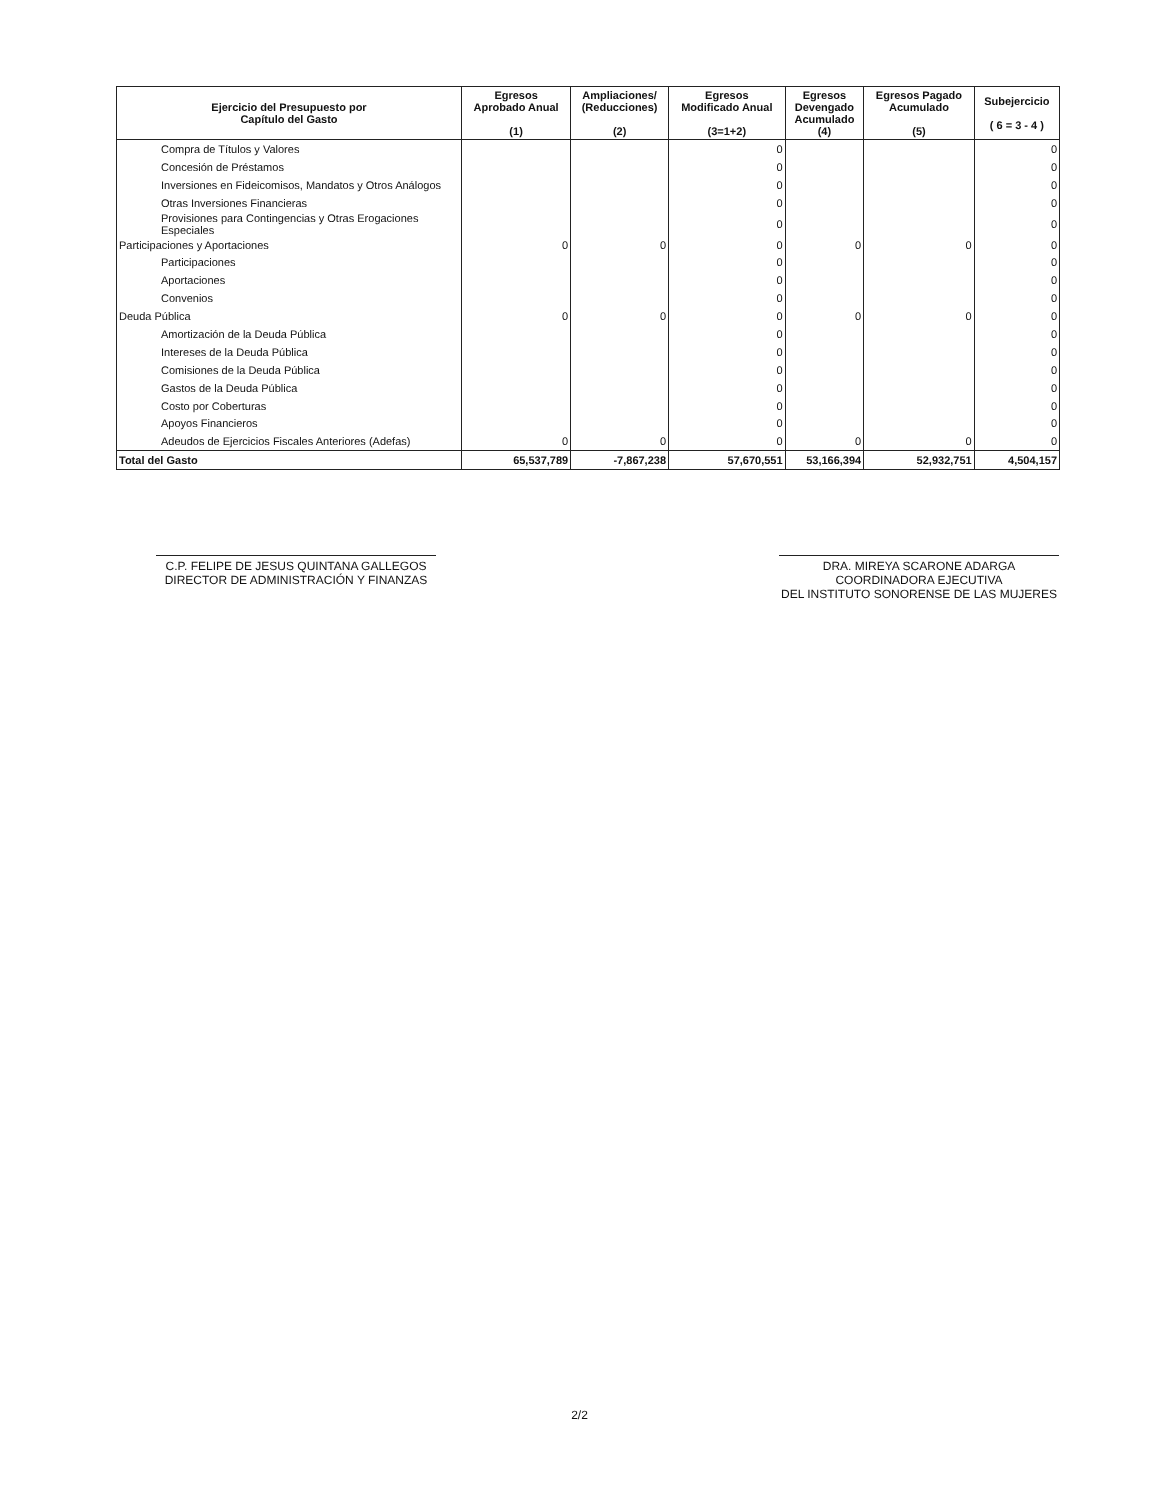| Ejercicio del Presupuesto por Capítulo del Gasto | Egresos Aprobado Anual (1) | Ampliaciones/ (Reducciones) (2) | Egresos Modificado Anual (3=1+2) | Egresos Devengado Acumulado (4) | Egresos Pagado Acumulado (5) | Subejercicio ( 6 = 3 - 4 ) |
| --- | --- | --- | --- | --- | --- | --- |
| Compra de Títulos y Valores | | | 0 | | | 0 |
| Concesión de Préstamos | | | 0 | | | 0 |
| Inversiones en Fideicomisos, Mandatos y Otros Análogos | | | 0 | | | 0 |
| Otras Inversiones Financieras | | | 0 | | | 0 |
| Provisiones para Contingencias y Otras Erogaciones Especiales | | | 0 | | | 0 |
| Participaciones y Aportaciones | 0 | 0 | 0 | 0 | 0 | 0 |
| Participaciones | | | 0 | | | 0 |
| Aportaciones | | | 0 | | | 0 |
| Convenios | | | 0 | | | 0 |
| Deuda Pública | 0 | 0 | 0 | 0 | 0 | 0 |
| Amortización de la Deuda Pública | | | 0 | | | 0 |
| Intereses de la Deuda Pública | | | 0 | | | 0 |
| Comisiones de la Deuda Pública | | | 0 | | | 0 |
| Gastos de la Deuda Pública | | | 0 | | | 0 |
| Costo por Coberturas | | | 0 | | | 0 |
| Apoyos Financieros | | | 0 | | | 0 |
| Adeudos de Ejercicios Fiscales Anteriores (Adefas) | 0 | 0 | 0 | 0 | 0 | 0 |
| Total del Gasto | 65,537,789 | -7,867,238 | 57,670,551 | 53,166,394 | 52,932,751 | 4,504,157 |
C.P. FELIPE DE JESUS QUINTANA GALLEGOS
DIRECTOR DE ADMINISTRACIÓN Y FINANZAS
DRA. MIREYA SCARONE ADARGA
COORDINADORA EJECUTIVA
DEL INSTITUTO SONORENSE DE LAS MUJERES
2/2